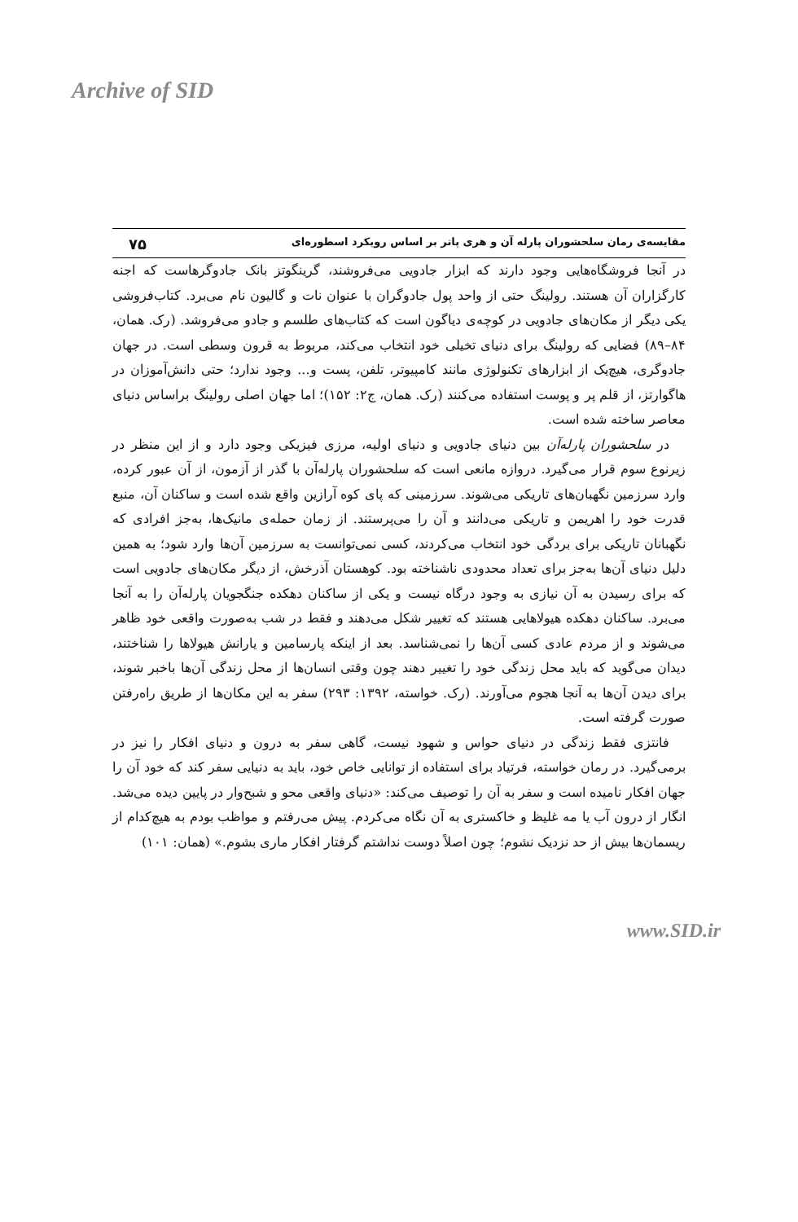Archive of SID
مقایسه‌ی رمان سلحشوران پارله آن و هری پاتر بر اساس رویکرد اسطوره‌ای ۷۵
در آنجا فروشگاه‌هایی وجود دارند که ابزار جادویی می‌فروشند، گرینگوتز بانک جادوگرهاست که اجنه کارگزاران آن هستند. رولینگ حتی از واحد پول جادوگران با عنوان نات و گالیون نام می‌برد. کتاب‌فروشی یکی دیگر از مکان‌های جادویی در کوچه‌ی دیاگون است که کتاب‌های طلسم و جادو می‌فروشد. (رک. همان، ۸۴–۸۹) فضایی که رولینگ برای دنیای تخیلی خود انتخاب می‌کند، مربوط به قرون وسطی است. در جهان جادوگری، هیچ‌یک از ابزارهای تکنولوژی مانند کامپیوتر، تلفن، پست و... وجود ندارد؛ حتی دانش‌آموزان در هاگوارتز، از قلم پر و پوست استفاده می‌کنند (رک. همان، ج۲: ۱۵۲)؛ اما جهان اصلی رولینگ براساس دنیای معاصر ساخته شده است.
در سلحشوران پارله‌آن بین دنیای جادویی و دنیای اولیه، مرزی فیزیکی وجود دارد و از این منظر در زیرنوع سوم قرار می‌گیرد. دروازه مانعی است که سلحشوران پارله‌آن با گذر از آزمون، از آن عبور کرده، وارد سرزمین نگهبان‌های تاریکی می‌شوند. سرزمینی که پای کوه آرازین واقع شده است و ساکنان آن، منبع قدرت خود را اهریمن و تاریکی می‌دانند و آن را می‌پرستند. از زمان حمله‌ی مانیک‌ها، به‌جز افرادی که نگهبانان تاریکی برای بردگی خود انتخاب می‌کردند، کسی نمی‌توانست به سرزمین آن‌ها وارد شود؛ به همین دلیل دنیای آن‌ها به‌جز برای تعداد محدودی ناشناخته بود. کوهستان آذرخش، از دیگر مکان‌های جادویی است که برای رسیدن به آن نیازی به وجود درگاه نیست و یکی از ساکنان دهکده جنگجویان پارله‌آن را به آنجا می‌برد. ساکنان دهکده هیولاهایی هستند که تغییر شکل می‌دهند و فقط در شب به‌صورت واقعی خود ظاهر می‌شوند و از مردم عادی کسی آن‌ها را نمی‌شناسد. بعد از اینکه پارسامین و یارانش هیولاها را شناختند، دیدان می‌گوید که باید محل زندگی خود را تغییر دهند چون وقتی انسان‌ها از محل زندگی آن‌ها باخبر شوند، برای دیدن آن‌ها به آنجا هجوم می‌آورند. (رک. خواسته، ۱۳۹۲: ۲۹۳) سفر به این مکان‌ها از طریق راه‌رفتن صورت گرفته است.
فانتزی فقط زندگی در دنیای حواس و شهود نیست، گاهی سفر به درون و دنیای افکار را نیز در برمی‌گیرد. در رمان خواسته، فرتیاد برای استفاده از توانایی خاص خود، باید به دنیایی سفر کند که خود آن را جهان افکار نامیده است و سفر به آن را توصیف می‌کند: «دنیای واقعی محو و شبح‌وار در پایین دیده می‌شد. انگار از درون آب یا مه غلیظ و خاکستری به آن نگاه می‌کردم. پیش می‌رفتم و مواظب بودم به هیچ‌کدام از ریسمان‌ها بیش از حد نزدیک نشوم؛ چون اصلاً دوست نداشتم گرفتار افکار ماری بشوم.» (همان: ۱۰۱)
www.SID.ir